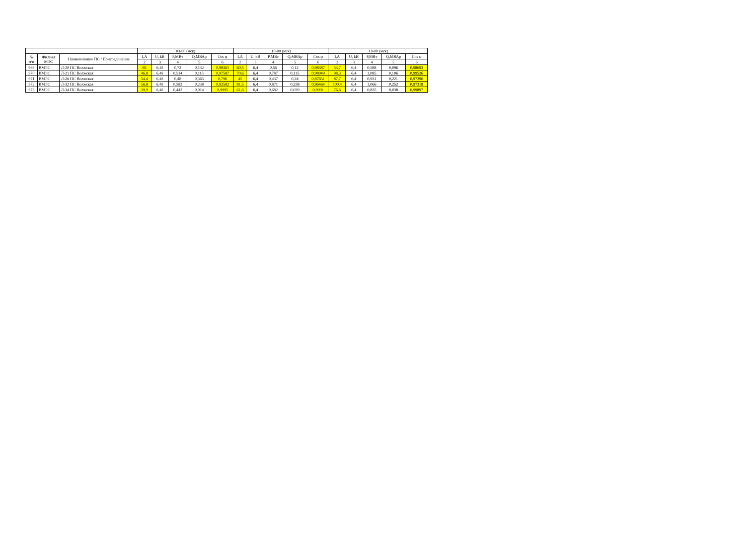| | | | 03-00 (мск) | | | | | 10-00 (мск) | | | | | 18-00 (мск) | | | | |
| --- | --- | --- | --- | --- | --- | --- | --- | --- | --- | --- | --- | --- | --- | --- | --- | --- | --- |
| № п/п | Филиал МЭС | Наименование ПС / Присоединение | I,A | U, kB | P,МВт | Q,МВАр | Cos φ | I,A | U, kB | P,МВт | Q,МВАр | Cos φ | I,A | U, kB | P,МВт | Q,МВАр | Cos φ |
| | | | 2 | 3 | 4 | 5 | 6 | 2 | 3 | 4 | 5 | 6 | 2 | 3 | 4 | 5 | 6 |
| 969 | ВМЭС | Л-20 ПС Волжская | 65 | 6,48 | 0,72 | 0,132 | 0,98361 | 60,5 | 6,4 | 0,66 | 0,12 | 0,98387 | 53,7 | 6,4 | 0,588 | 0,096 | 0,98693 |
| 970 | ВМЭС | Л-21 ПС Волжская | 46,8 | 6,48 | 0,514 | 0,115 | 0,97587 | 70,6 | 6,4 | 0,787 | 0,115 | 0,98949 | 98,3 | 6,4 | 1,085 | 0,106 | 0,99526 |
| 971 | ВМЭС | Л-26 ПС Волжская | 54,4 | 6,48 | 0,48 | 0,365 | 0,796 | 45 | 6,4 | 0,437 | 0,24 | 0,87651 | 87,7 | 6,4 | 0,931 | 0,221 | 0,97296 |
| 972 | ВМЭС | Л-32 ПС Волжская | 56,8 | 6,48 | 0,583 | 0,238 | 0,92582 | 81,5 | 6,4 | 0,871 | 0,238 | 0,96464 | 100,4 | 6,4 | 1,066 | 0,252 | 0,97318 |
| 973 | ВМЭС | Л-34 ПС Волжская | 39,9 | 6,48 | 0,442 | 0,014 | 0,9995 | 61,6 | 6,4 | 0,682 | 0,029 | 0,9991 | 76,6 | 6,4 | 0,835 | 0,038 | 0,99897 |